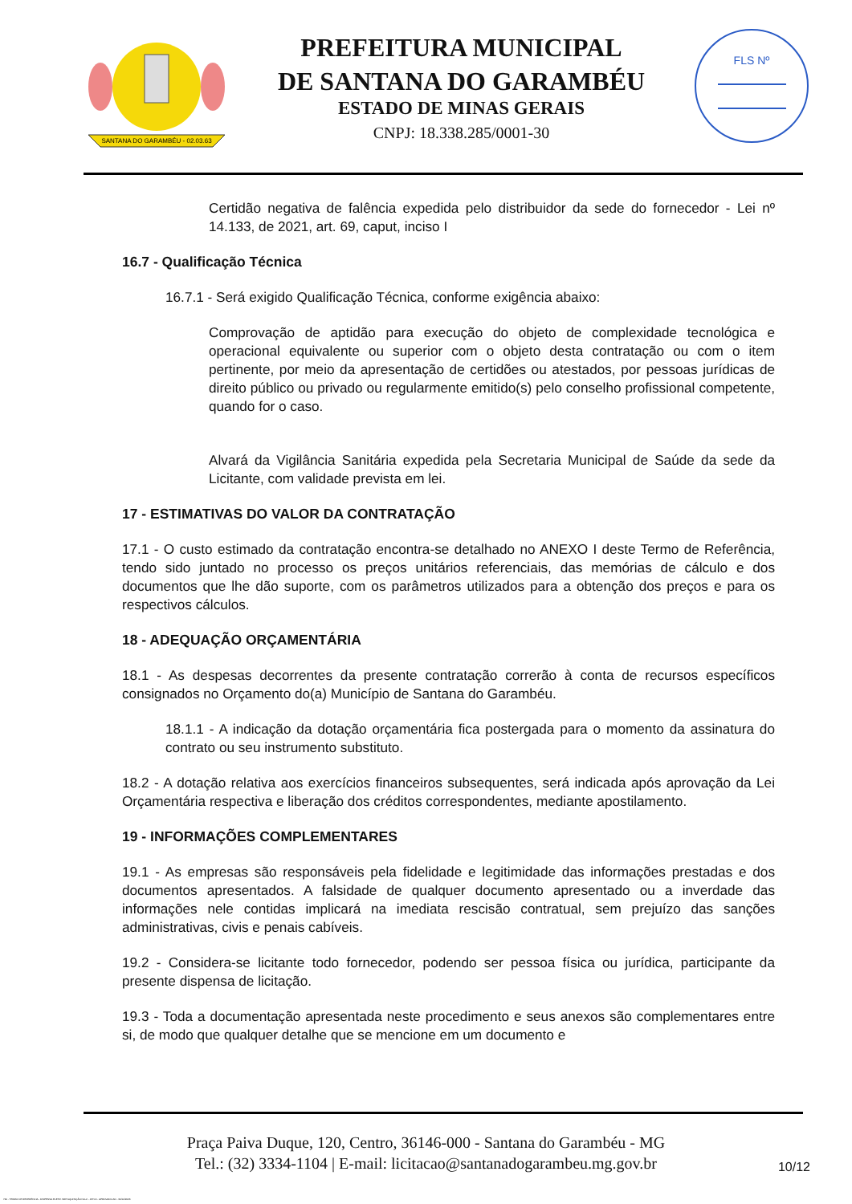SANTANA DO GARAMBÉU - 02.03.63
PREFEITURA MUNICIPAL
DE SANTANA DO GARAMBÉU
ESTADO DE MINAS GERAIS
CNPJ: 18.338.285/0001-30
FLS Nº
Certidão negativa de falência expedida pelo distribuidor da sede do fornecedor - Lei nº 14.133, de 2021, art. 69, caput, inciso I
16.7 - Qualificação Técnica
16.7.1 - Será exigido Qualificação Técnica, conforme exigência abaixo:
Comprovação de aptidão para execução do objeto de complexidade tecnológica e operacional equivalente ou superior com o objeto desta contratação ou com o item pertinente, por meio da apresentação de certidões ou atestados, por pessoas jurídicas de direito público ou privado ou regularmente emitido(s) pelo conselho profissional competente, quando for o caso.
Alvará da Vigilância Sanitária expedida pela Secretaria Municipal de Saúde da sede da Licitante, com validade prevista em lei.
17 - ESTIMATIVAS DO VALOR DA CONTRATAÇÃO
17.1 - O custo estimado da contratação encontra-se detalhado no ANEXO I deste Termo de Referência, tendo sido juntado no processo os preços unitários referenciais, das memórias de cálculo e dos documentos que lhe dão suporte, com os parâmetros utilizados para a obtenção dos preços e para os respectivos cálculos.
18 - ADEQUAÇÃO ORÇAMENTÁRIA
18.1 - As despesas decorrentes da presente contratação correrão à conta de recursos específicos consignados no Orçamento do(a) Município de Santana do Garambéu.
18.1.1 - A indicação da dotação orçamentária fica postergada para o momento da assinatura do contrato ou seu instrumento substituto.
18.2 - A dotação relativa aos exercícios financeiros subsequentes, será indicada após aprovação da Lei Orçamentária respectiva e liberação dos créditos correspondentes, mediante apostilamento.
19 - INFORMAÇÕES COMPLEMENTARES
19.1 - As empresas são responsáveis pela fidelidade e legitimidade das informações prestadas e dos documentos apresentados. A falsidade de qualquer documento apresentado ou a inverdade das informações nele contidas implicará na imediata rescisão contratual, sem prejuízo das sanções administrativas, civis e penais cabíveis.
19.2 - Considera-se licitante todo fornecedor, podendo ser pessoa física ou jurídica, participante da presente dispensa de licitação.
19.3 - Toda a documentação apresentada neste procedimento e seus anexos são complementares entre si, de modo que qualquer detalhe que se mencione em um documento e
Praça Paiva Duque, 120, Centro, 36146-000 - Santana do Garambéu - MG
Tel.: (32) 3334-1104 | E-mail: licitacao@santanadogarambeu.mg.gov.br
10/12
740 - TERMO DE REFERÊNCIA - DISPENSA ELETR. SRP AQUISIÇÃO NLLC - ATIVO - APROVADO AD - 30/10/2023